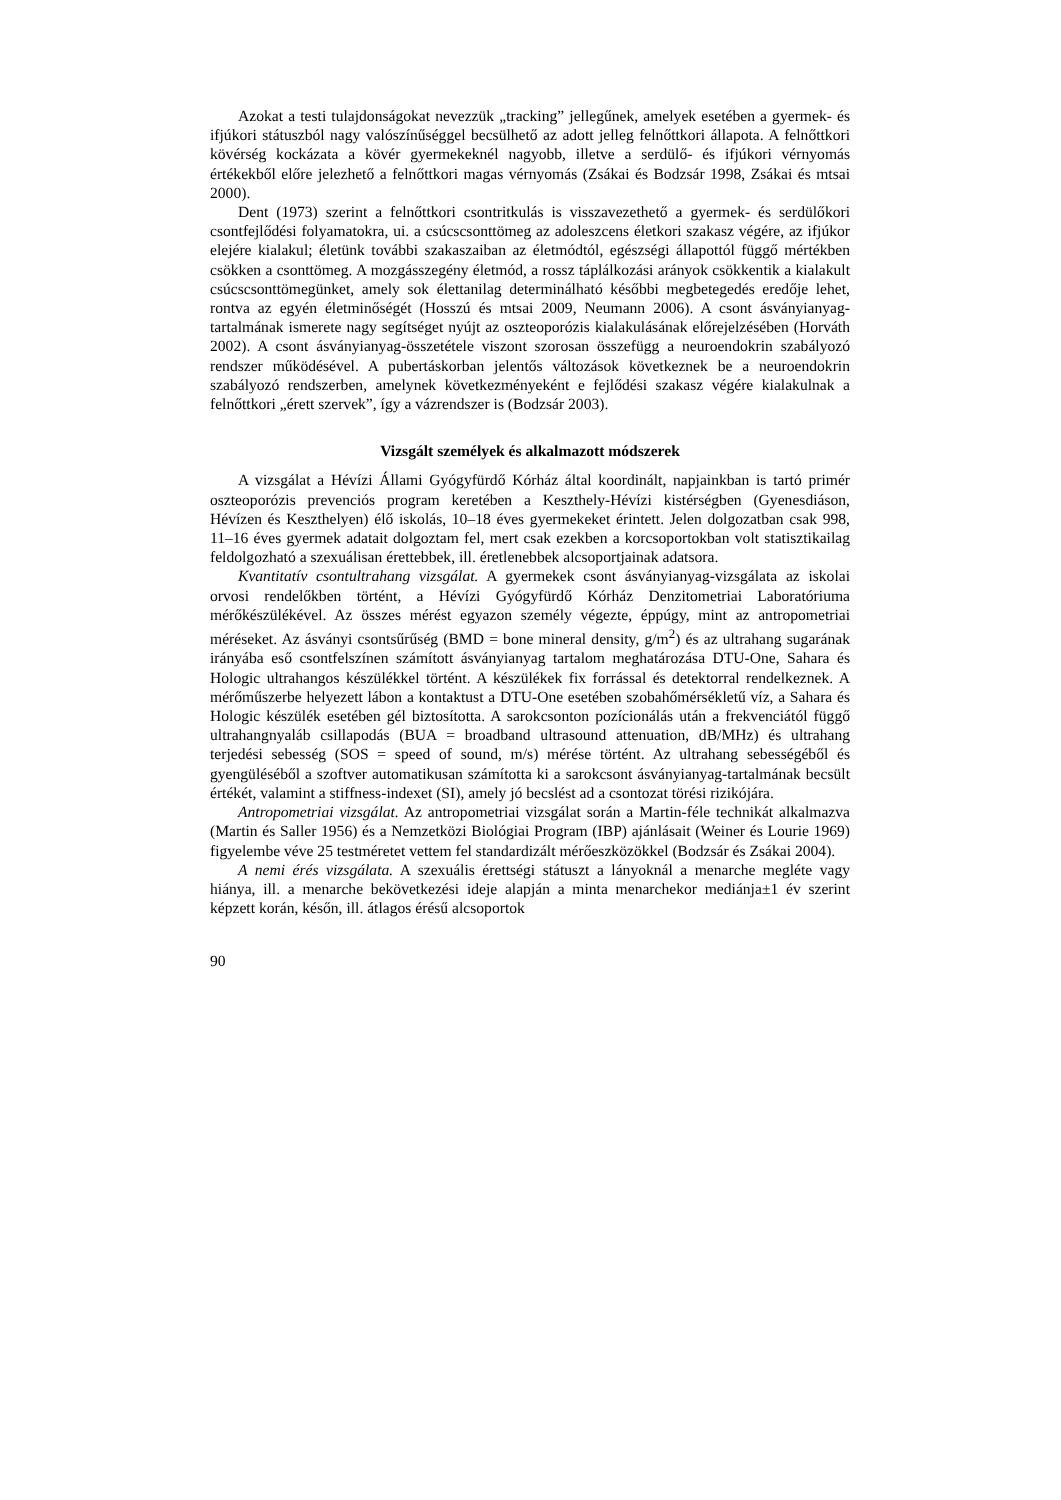Azokat a testi tulajdonságokat nevezzük „tracking” jellegűnek, amelyek esetében a gyermek- és ifjúkori státuszból nagy valószínűséggel becsülhető az adott jelleg felnőttkori állapota. A felnőttkori kövérség kockázata a kövér gyermekeknél nagyobb, illetve a serdülő- és ifjúkori vérnyomás értékekből előre jelezhető a felnőttkori magas vérnyomás (Zsákai és Bodzsár 1998, Zsákai és mtsai 2000).
Dent (1973) szerint a felnőttkori csontritkulás is visszavezethető a gyermek- és serdülőkori csontfejlődési folyamatokra, ui. a csúcscsonttömeg az adoleszcens életkori szakasz végére, az ifjúkor elejére kialakul; életünk további szakaszaiban az életmódtól, egészségi állapottól függő mértékben csökken a csonttömeg. A mozgásszegény életmód, a rossz táplálkozási arányok csökkentik a kialakult csúcscsonttömegünket, amely sok élettanilag determinálható későbbi megbetegedés eredője lehet, rontva az egyén életminőségét (Hosszú és mtsai 2009, Neumann 2006). A csont ásványianyag-tartalmának ismerete nagy segítséget nyújt az oszteoporózis kialakulásának előrejelzésében (Horváth 2002). A csont ásványianyag-összetétele viszont szorosan összefügg a neuroendokrin szabályozó rendszer működésével. A pubertáskorban jelentős változások következnek be a neuroendokrin szabályozó rendszerben, amelynek következményeként e fejlődési szakasz végére kialakulnak a felnőttkori „érett szervek”, így a vázrendszer is (Bodzsár 2003).
Vizsgált személyek és alkalmazott módszerek
A vizsgálat a Hévízi Állami Gyógyfürdő Kórház által koordinált, napjainkban is tartó primér oszteoporózis prevenciós program keretében a Keszthely-Hévízi kistérségben (Gyenesdiáson, Hévízen és Keszthelyen) élő iskolás, 10–18 éves gyermekeket érintett. Jelen dolgozatban csak 998, 11–16 éves gyermek adatait dolgoztam fel, mert csak ezekben a korcsoportokban volt statisztikailag feldolgozható a szexuálisan érettebbek, ill. éretlenebbek alcsoportjainak adatsora.
Kvantitatív csontultrahang vizsgálat. A gyermekek csont ásványianyag-vizsgálata az iskolai orvosi rendelőkben történt, a Hévízi Gyógyfürdő Kórház Denzitometriai Laboratóriuma mérőkészülékével. Az összes mérést egyazon személy végezte, éppúgy, mint az antropometriai méréseket. Az ásványi csontsűrűség (BMD = bone mineral density, g/m<sup>2</sup>) és az ultrahang sugarának irányába eső csontfelszínen számított ásványianyag tartalom meghatározása DTU-One, Sahara és Hologic ultrahangos készülékkel történt. A készülékek fix forrással és detektorral rendelkeznek. A mérőműszerbe helyezett lábon a kontaktust a DTU-One esetében szobahőmérsékletű víz, a Sahara és Hologic készülék esetében gél biztosította. A sarokcsonton pozícionálás után a frekvenciától függő ultrahangnyaláb csillapodás (BUA = broadband ultrasound attenuation, dB/MHz) és ultrahang terjedési sebesség (SOS = speed of sound, m/s) mérése történt. Az ultrahang sebességéből és gyengüléséből a szoftver automatikusan számította ki a sarokcsont ásványianyag-tartalmának becsült értékét, valamint a stiffness-indexet (SI), amely jó becslést ad a csontozat törési rizikójára.
Antropometriai vizsgálat. Az antropometriai vizsgálat során a Martin-féle technikát alkalmazva (Martin és Saller 1956) és a Nemzetközi Biológiai Program (IBP) ajánlásait (Weiner és Lourie 1969) figyelembe véve 25 testméretet vettem fel standardizált mérőeszközökkel (Bodzsár és Zsákai 2004).
A nemi érés vizsgálata. A szexuális érettségi státuszt a lányoknál a menarche megléte vagy hiánya, ill. a menarche bekövetkezési ideje alapján a minta menarchekor mediánja±1 év szerint képzett korán, későn, ill. átlagos érésű alcsoportok
90